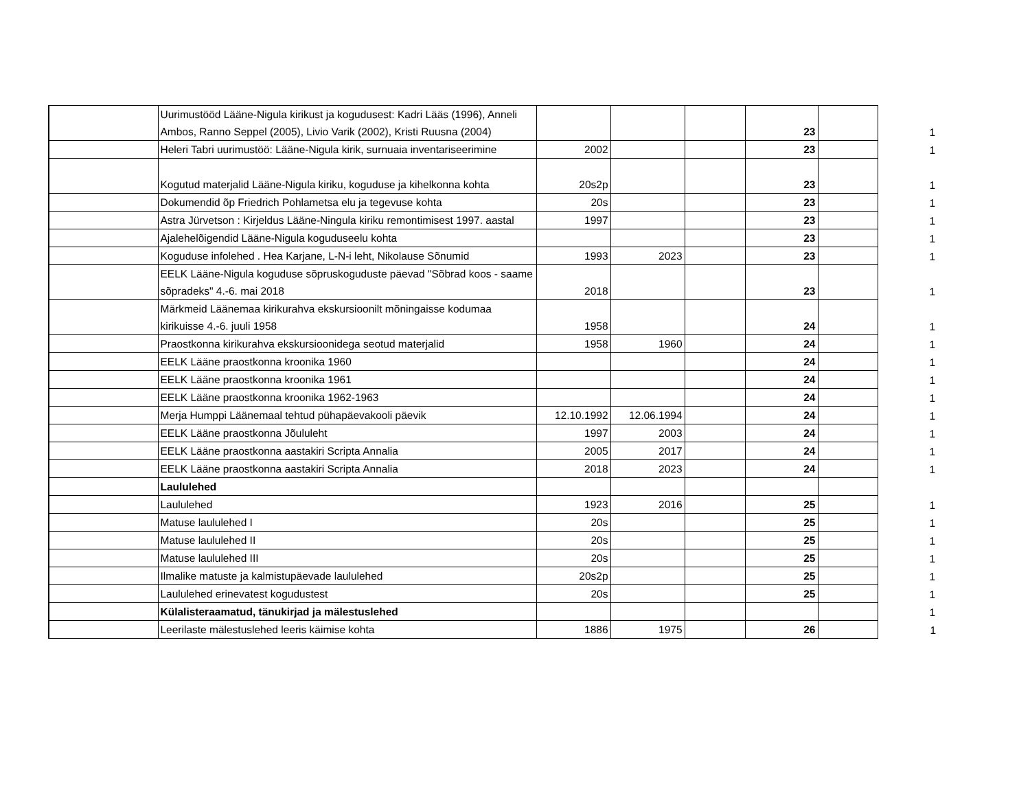| | Uurimustööd Lääne-Nigula kirikust ja kogudusest: Kadri Lääs (1996), Anneli Ambos, Ranno Seppel (2005), Livio Varik (2002), Kristi Ruusna (2004) | | | | 23 | | 1 |
| | Heleri Tabri uurimustöö: Lääne-Nigula kirik, surnuaia inventariseerimine | 2002 | | | 23 | | 1 |
| | Kogutud materjalid Lääne-Nigula kiriku, koguduse ja kihelkonna kohta | 20s2p | | | 23 | | 1 |
| | Dokumendid õp Friedrich Pohlametsa elu ja tegevuse kohta | 20s | | | 23 | | 1 |
| | Astra Jürvetson : Kirjeldus Lääne-Ningula kiriku remontimisest 1997. aastal | 1997 | | | 23 | | 1 |
| | Ajalehelõigendid Lääne-Nigula koguduseelu kohta | | | | 23 | | 1 |
| | Koguduse infolehed . Hea Karjane, L-N-i leht, Nikolause Sõnumid | 1993 | 2023 | | 23 | | 1 |
| | EELK Lääne-Nigula koguduse sõpruskoguduste päevad "Sõbrad koos - saame sõpradeks" 4.-6. mai 2018 | 2018 | | | 23 | | 1 |
| | Märkmeid Läänemaa kirikurahva ekskursioonilt mõningaisse kodumaa kirikuisse 4.-6. juuli 1958 | 1958 | | | 24 | | 1 |
| | Praostkonna kirikurahva ekskursioonidega seotud materjalid | 1958 | 1960 | | 24 | | 1 |
| | EELK Lääne praostkonna kroonika 1960 | | | | 24 | | 1 |
| | EELK Lääne praostkonna kroonika 1961 | | | | 24 | | 1 |
| | EELK Lääne praostkonna kroonika 1962-1963 | | | | 24 | | 1 |
| | Merja Humppi Läänemaal tehtud pühapäevakooli päevik | 12.10.1992 | 12.06.1994 | | 24 | | 1 |
| | EELK Lääne praostkonna Jõululeht | 1997 | 2003 | | 24 | | 1 |
| | EELK Lääne praostkonna aastakiri Scripta Annalia | 2005 | 2017 | | 24 | | 1 |
| | EELK Lääne praostkonna aastakiri Scripta Annalia | 2018 | 2023 | | 24 | | 1 |
| | Laululehed | | | | | | |
| | Laululehed | 1923 | 2016 | | 25 | | 1 |
| | Matuse laululehed I | 20s | | | 25 | | 1 |
| | Matuse laululehed II | 20s | | | 25 | | 1 |
| | Matuse laululehed III | 20s | | | 25 | | 1 |
| | Ilmalike matuste ja kalmistupäevade laululehed | 20s2p | | | 25 | | 1 |
| | Laululehed erinevatest kogudustest | 20s | | | 25 | | 1 |
| | Külalisteraamatud, tänukirjad ja mälestuslehed | | | | | | 1 |
| | Leerilaste mälestuslehed leeris käimise kohta | 1886 | 1975 | | 26 | | 1 |